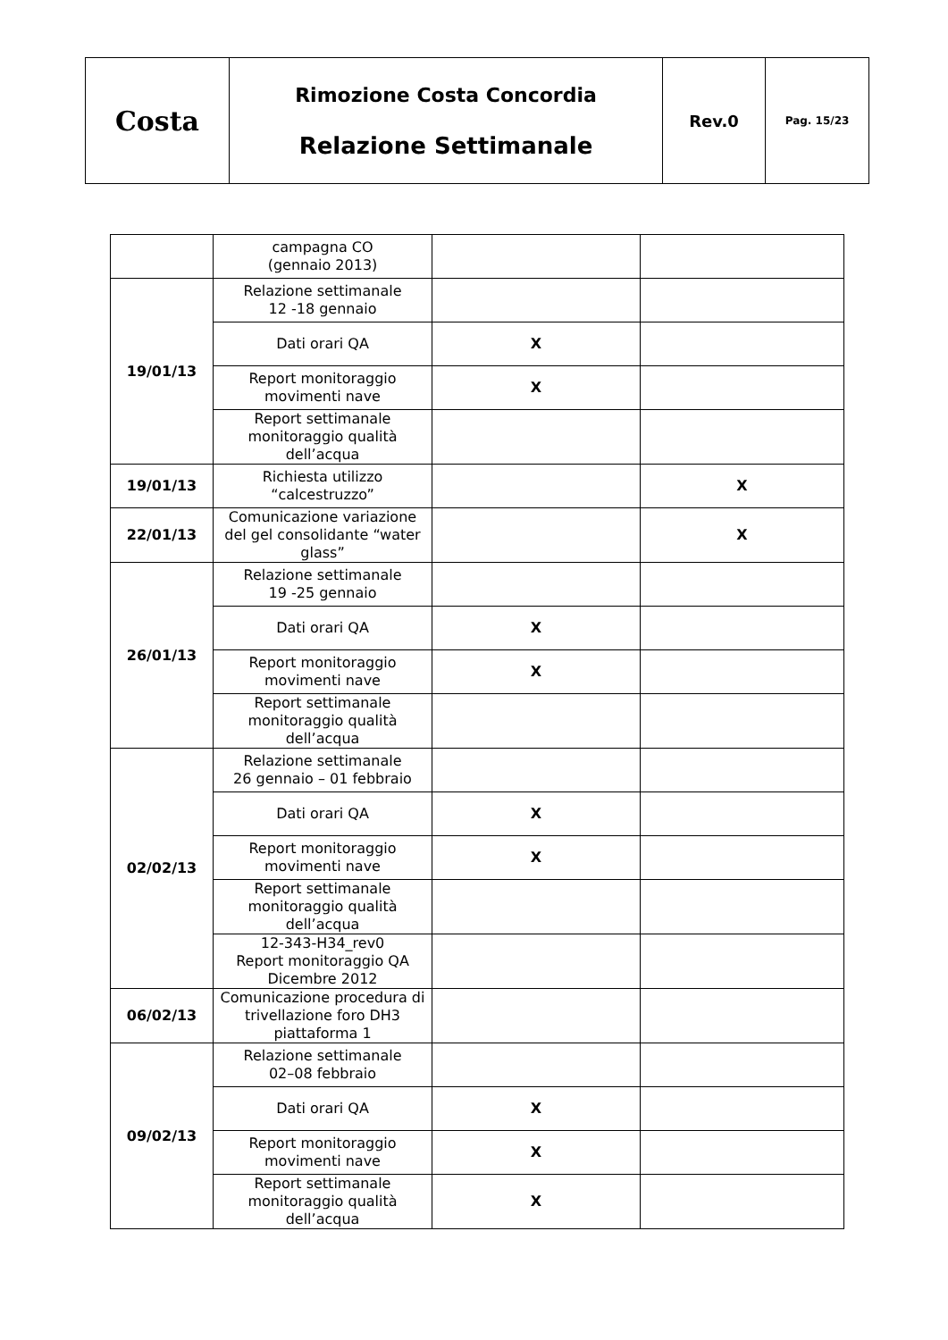| Costa | Rimozione Costa Concordia Relazione Settimanale | Rev.0 | Pag. 15/23 |
| | campagna CO (gennaio 2013) | | |
| 19/01/13 | Relazione settimanale 12 -18 gennaio | | |
| | Dati orari QA | X | |
| | Report monitoraggio movimenti nave | X | |
| | Report settimanale monitoraggio qualità dell’acqua | | |
| 19/01/13 | Richiesta utilizzo “calcestruzzo” | | X |
| 22/01/13 | Comunicazione variazione del gel consolidante “water glass” | | X |
| 26/01/13 | Relazione settimanale 19 -25 gennaio | | |
| | Dati orari QA | X | |
| | Report monitoraggio movimenti nave | X | |
| | Report settimanale monitoraggio qualità dell’acqua | | |
| 02/02/13 | Relazione settimanale 26 gennaio – 01 febbraio | | |
| | Dati orari QA | X | |
| | Report monitoraggio movimenti nave | X | |
| | Report settimanale monitoraggio qualità dell’acqua | | |
| | 12-343-H34_rev0 Report monitoraggio QA Dicembre 2012 | | |
| 06/02/13 | Comunicazione procedura di trivellazione foro DH3 piattaforma 1 | | |
| 09/02/13 | Relazione settimanale 02–08 febbraio | | |
| | Dati orari QA | X | |
| | Report monitoraggio movimenti nave | X | |
| | Report settimanale monitoraggio qualità dell’acqua | X | |